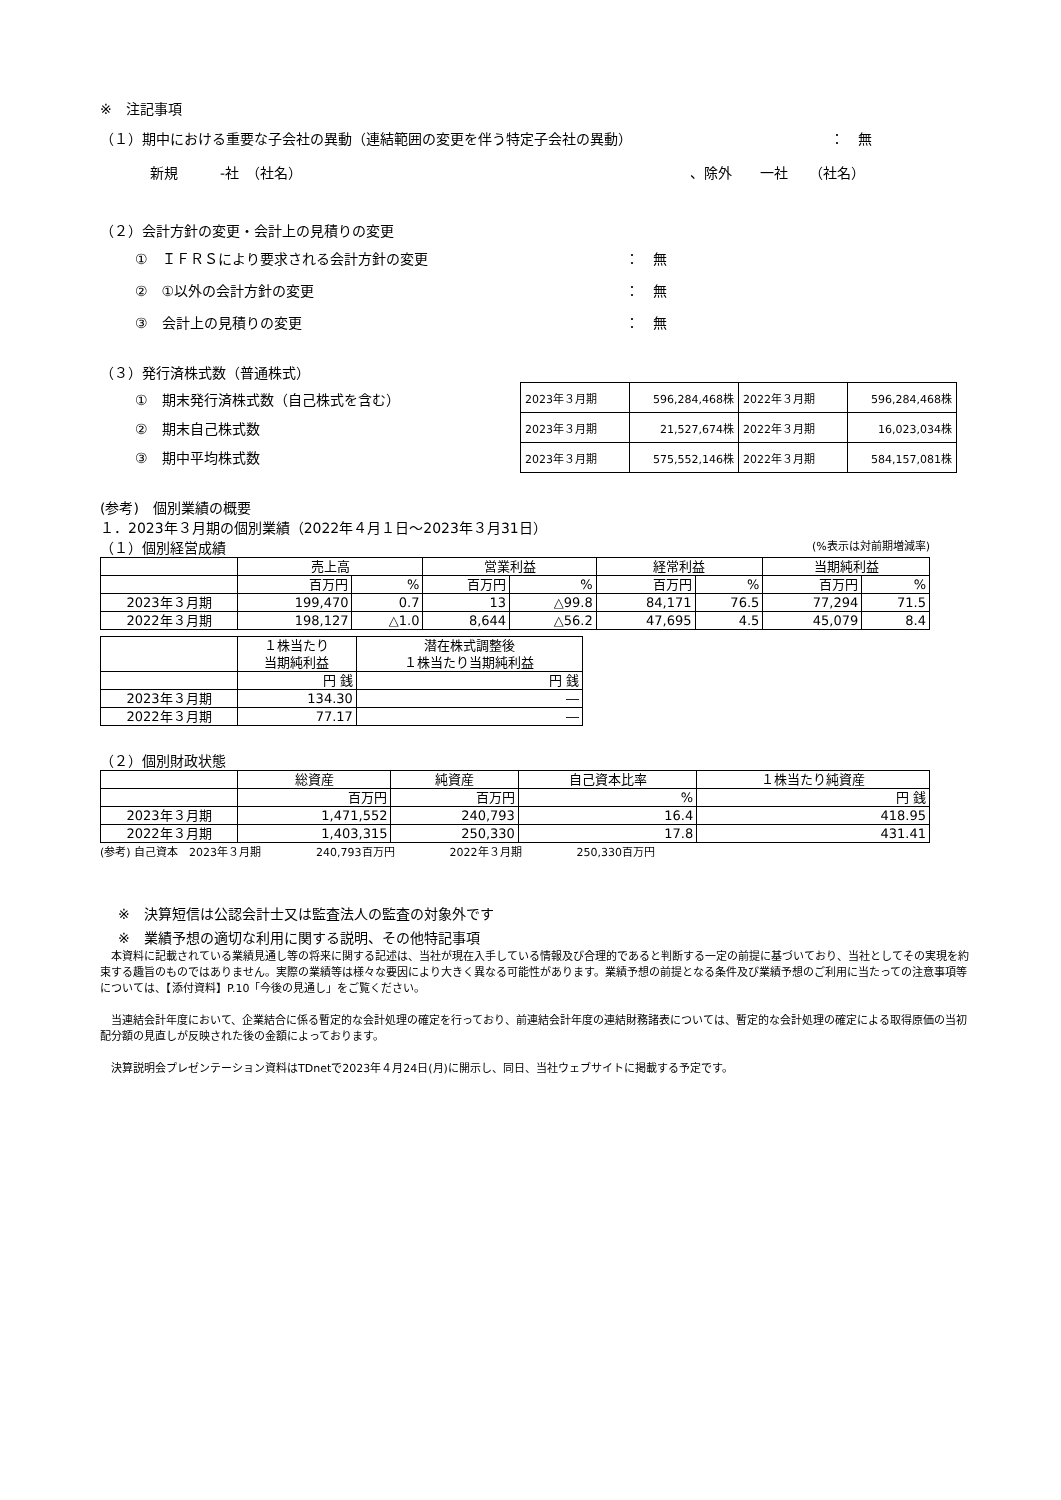※　注記事項
（１）期中における重要な子会社の異動（連結範囲の変更を伴う特定子会社の異動） ：　無
新規　　　-社　（社名） 、除外　　一社　　（社名）
（２）会計方針の変更・会計上の見積りの変更
①　ＩＦＲＳにより要求される会計方針の変更 ：　無
②　①以外の会計方針の変更 ：　無
③　会計上の見積りの変更 ：　無
（３）発行済株式数（普通株式）
①　期末発行済株式数（自己株式を含む）
②　期末自己株式数
③　期中平均株式数
| 2023年３月期 | 596,284,468株 | 2022年３月期 | 596,284,468株 |
| 2023年３月期 | 21,527,674株 | 2022年３月期 | 16,023,034株 |
| 2023年３月期 | 575,552,146株 | 2022年３月期 | 584,157,081株 |
(参考)　個別業績の概要
１．2023年３月期の個別業績（2022年４月１日～2023年３月31日）
（１）個別経営成績 (%表示は対前期増減率)
| | 売上高 | | 営業利益 | | 経常利益 | | 当期純利益 | |
| --- | --- | --- | --- | --- | --- | --- | --- | --- |
| | 百万円 | % | 百万円 | % | 百万円 | % | 百万円 | % |
| 2023年３月期 | 199,470 | 0.7 | 13 | △99.8 | 84,171 | 76.5 | 77,294 | 71.5 |
| 2022年３月期 | 198,127 | △1.0 | 8,644 | △56.2 | 47,695 | 4.5 | 45,079 | 8.4 |
| | １株当たり 当期純利益 | 潜在株式調整後 １株当たり当期純利益 |
| --- | --- | --- |
| | 円 銭 | 円 銭 |
| 2023年３月期 | 134.30 | ― |
| 2022年３月期 | 77.17 | ― |
（２）個別財政状態
| | 総資産 | 純資産 | 自己資本比率 | １株当たり純資産 |
| --- | --- | --- | --- | --- |
| | 百万円 | 百万円 | % | 円 銭 |
| 2023年３月期 | 1,471,552 | 240,793 | 16.4 | 418.95 |
| 2022年３月期 | 1,403,315 | 250,330 | 17.8 | 431.41 |
(参考) 自己資本　2023年３月期　　　　　240,793百万円　　　　　2022年３月期　　　　　250,330百万円
※　決算短信は公認会計士又は監査法人の監査の対象外です
※　業績予想の適切な利用に関する説明、その他特記事項
　本資料に記載されている業績見通し等の将来に関する記述は、当社が現在入手している情報及び合理的であると判断する一定の前提に基づいており、当社としてその実現を約束する趣旨のものではありません。実際の業績等は様々な要因により大きく異なる可能性があります。業績予想の前提となる条件及び業績予想のご利用に当たっての注意事項等については、【添付資料】P.10「今後の見通し」をご覧ください。
　当連結会計年度において、企業結合に係る暫定的な会計処理の確定を行っており、前連結会計年度の連結財務諸表については、暫定的な会計処理の確定による取得原価の当初配分額の見直しが反映された後の金額によっております。
　決算説明会プレゼンテーション資料はTDnetで2023年４月24日(月)に開示し、同日、当社ウェブサイトに掲載する予定です。